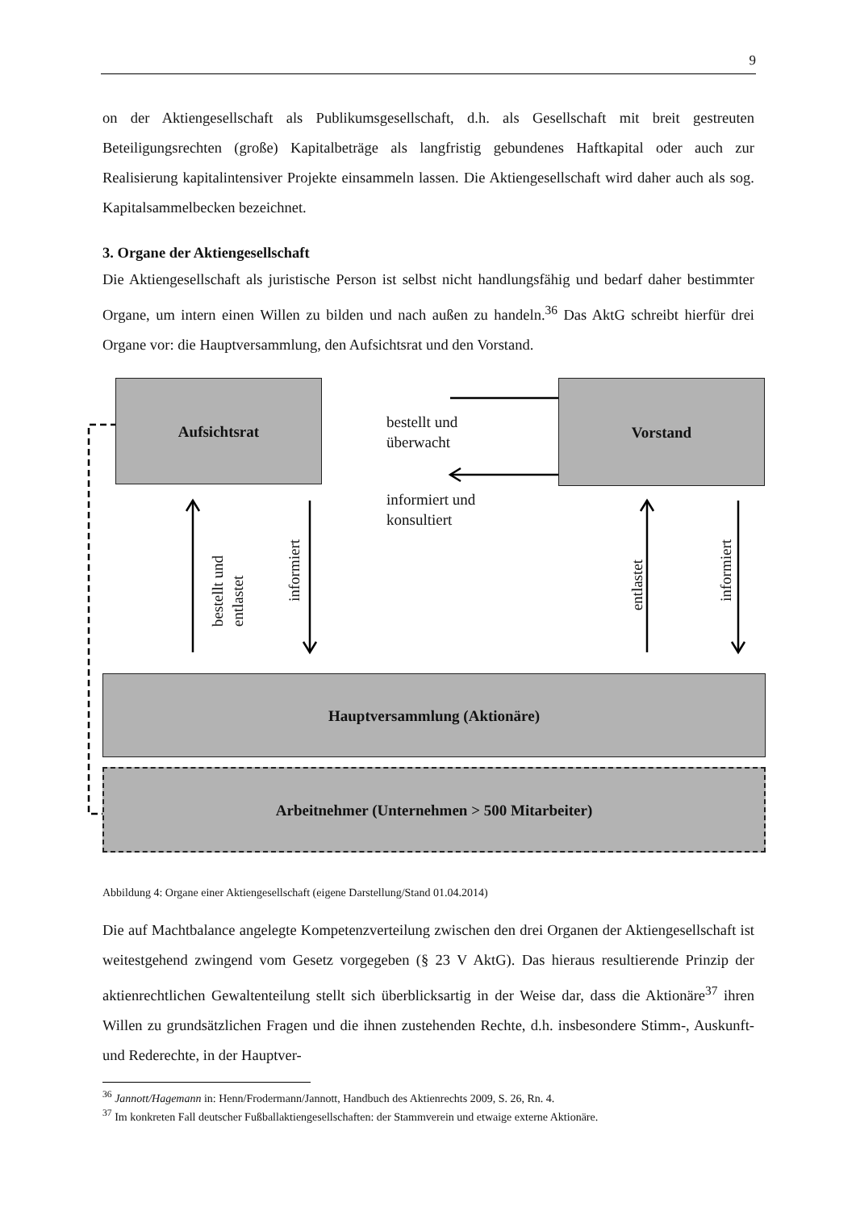9
on der Aktiengesellschaft als Publikumsgesellschaft, d.h. als Gesellschaft mit breit gestreuten Beteiligungsrechten (große) Kapitalbeträge als langfristig gebundenes Haftkapital oder auch zur Realisierung kapitalintensiver Projekte einsammeln lassen. Die Aktiengesellschaft wird daher auch als sog. Kapitalsammelbecken bezeichnet.
3. Organe der Aktiengesellschaft
Die Aktiengesellschaft als juristische Person ist selbst nicht handlungsfähig und bedarf daher bestimmter Organe, um intern einen Willen zu bilden und nach außen zu handeln.<sup>36</sup> Das AktG schreibt hierfür drei Organe vor: die Hauptversammlung, den Aufsichtsrat und den Vorstand.
Aufsichtsrat Vorstand
bestellt und
überwacht
informiert und
konsultiert
bestellt und
entlastet
informiert
entlastet
informiert
Hauptversammlung (Aktionäre)
Arbeitnehmer (Unternehmen > 500 Mitarbeiter)
Abbildung 4: Organe einer Aktiengesellschaft (eigene Darstellung/Stand 01.04.2014)
Die auf Machtbalance angelegte Kompetenzverteilung zwischen den drei Organen der Aktiengesellschaft ist weitestgehend zwingend vom Gesetz vorgegeben (§ 23 V AktG). Das hieraus resultierende Prinzip der aktienrechtlichen Gewaltenteilung stellt sich überblicksartig in der Weise dar, dass die Aktionäre<sup>37</sup> ihren Willen zu grundsätzlichen Fragen und die ihnen zustehenden Rechte, d.h. insbesondere Stimm-, Auskunft- und Rederechte, in der Hauptver-
<sup>36</sup> Jannott/Hagemann in: Henn/Frodermann/Jannott, Handbuch des Aktienrechts 2009, S. 26, Rn. 4.
<sup>37</sup> Im konkreten Fall deutscher Fußballaktiengesellschaften: der Stammverein und etwaige externe Aktionäre.